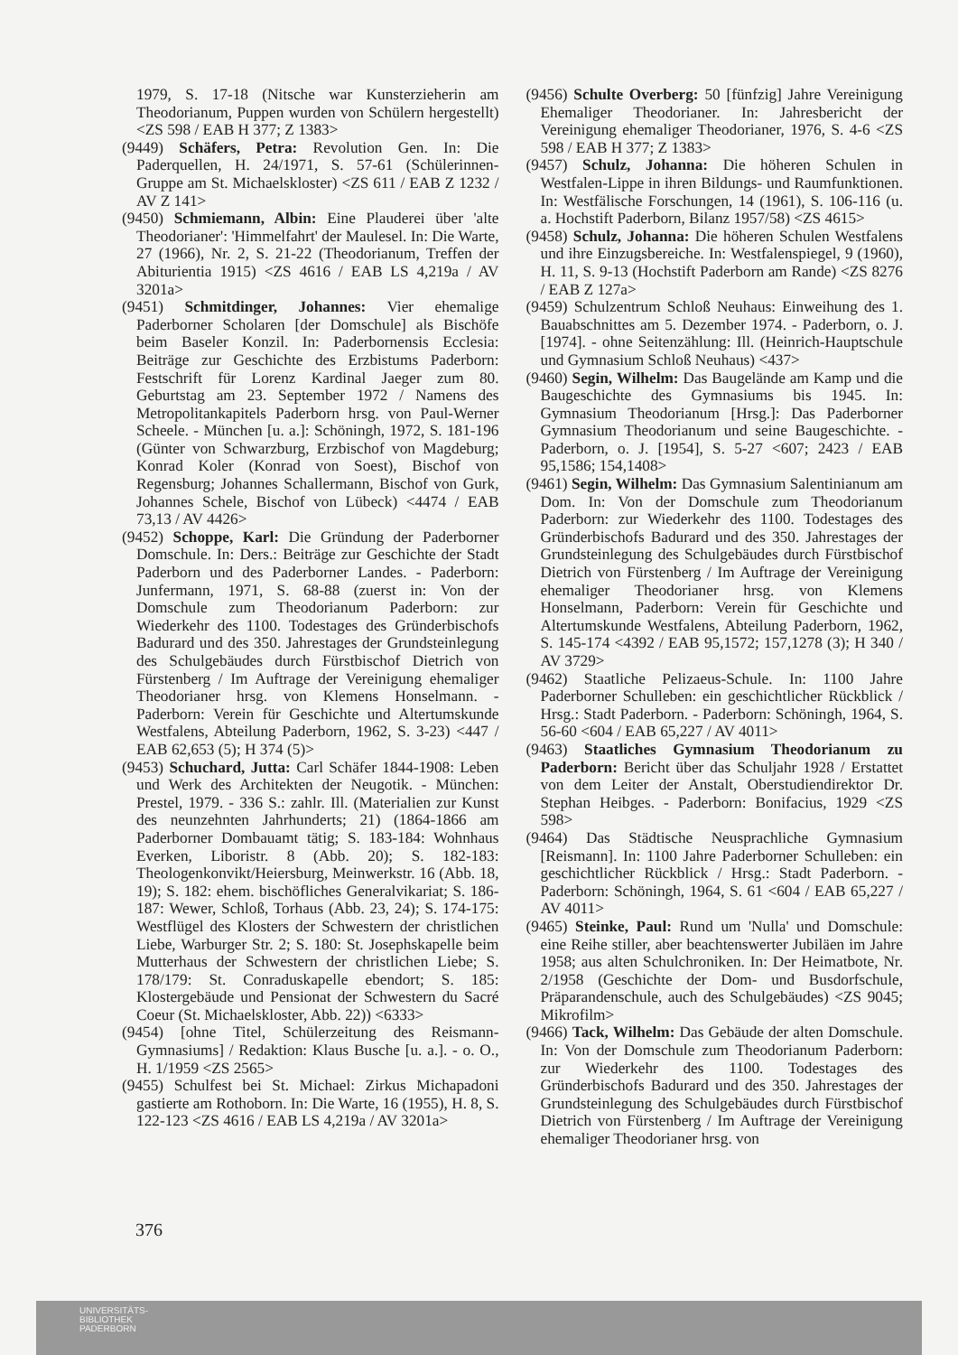1979, S. 17-18 (Nitsche war Kunsterzieherin am Theodorianum, Puppen wurden von Schülern hergestellt) <ZS 598 / EAB H 377; Z 1383>
(9449) Schäfers, Petra: Revolution Gen. In: Die Paderquellen, H. 24/1971, S. 57-61 (Schülerinnen-Gruppe am St. Michaelskloster) <ZS 611 / EAB Z 1232 / AV Z 141>
(9450) Schmiemann, Albin: Eine Plauderei über 'alte Theodorianer': 'Himmelfahrt' der Maulesel. In: Die Warte, 27 (1966), Nr. 2, S. 21-22 (Theodorianum, Treffen der Abiturientia 1915) <ZS 4616 / EAB LS 4,219a / AV 3201a>
(9451) Schmitdinger, Johannes: Vier ehemalige Paderborner Scholaren [der Domschule] als Bischöfe beim Baseler Konzil. In: Paderbornensis Ecclesia: Beiträge zur Geschichte des Erzbistums Paderborn: Festschrift für Lorenz Kardinal Jaeger zum 80. Geburtstag am 23. September 1972 / Namens des Metropolitankapitels Paderborn hrsg. von Paul-Werner Scheele. - München [u. a.]: Schöningh, 1972, S. 181-196 (Günter von Schwarzburg, Erzbischof von Magdeburg; Konrad Koler (Konrad von Soest), Bischof von Regensburg; Johannes Schallermann, Bischof von Gurk, Johannes Schele, Bischof von Lübeck) <4474 / EAB 73,13 / AV 4426>
(9452) Schoppe, Karl: Die Gründung der Paderborner Domschule. In: Ders.: Beiträge zur Geschichte der Stadt Paderborn und des Paderborner Landes. - Paderborn: Junfermann, 1971, S. 68-88 (zuerst in: Von der Domschule zum Theodorianum Paderborn: zur Wiederkehr des 1100. Todestages des Gründerbischofs Badurard und des 350. Jahrestages der Grundsteinlegung des Schulgebäudes durch Fürstbischof Dietrich von Fürstenberg / Im Auftrage der Vereinigung ehemaliger Theodorianer hrsg. von Klemens Honselmann. - Paderborn: Verein für Geschichte und Altertumskunde Westfalens, Abteilung Paderborn, 1962, S. 3-23) <447 / EAB 62,653 (5); H 374 (5)>
(9453) Schuchard, Jutta: Carl Schäfer 1844-1908: Leben und Werk des Architekten der Neugotik. - München: Prestel, 1979. - 336 S.: zahlr. Ill. (Materialien zur Kunst des neunzehnten Jahrhunderts; 21) (1864-1866 am Paderborner Dombauamt tätig; S. 183-184: Wohnhaus Everken, Liboristr. 8 (Abb. 20); S. 182-183: Theologenkonvikt/Heiersburg, Meinwerkstr. 16 (Abb. 18, 19); S. 182: ehem. bischöfliches Generalvikariat; S. 186-187: Wewer, Schloß, Torhaus (Abb. 23, 24); S. 174-175: Westflügel des Klosters der Schwestern der christlichen Liebe, Warburger Str. 2; S. 180: St. Josephskapelle beim Mutterhaus der Schwestern der christlichen Liebe; S. 178/179: St. Conraduskapelle ebendort; S. 185: Klostergebäude und Pensionat der Schwestern du Sacré Coeur (St. Michaelskloster, Abb. 22)) <6333>
(9454) [ohne Titel, Schülerzeitung des Reismann-Gymnasiums] / Redaktion: Klaus Busche [u. a.]. - o. O., H. 1/1959 <ZS 2565>
(9455) Schulfest bei St. Michael: Zirkus Michapadoni gastierte am Rothoborn. In: Die Warte, 16 (1955), H. 8, S. 122-123 <ZS 4616 / EAB LS 4,219a / AV 3201a>
(9456) Schulte Overberg: 50 [fünfzig] Jahre Vereinigung Ehemaliger Theodorianer. In: Jahresbericht der Vereinigung ehemaliger Theodorianer, 1976, S. 4-6 <ZS 598 / EAB H 377; Z 1383>
(9457) Schulz, Johanna: Die höheren Schulen in Westfalen-Lippe in ihren Bildungs- und Raumfunktionen. In: Westfälische Forschungen, 14 (1961), S. 106-116 (u. a. Hochstift Paderborn, Bilanz 1957/58) <ZS 4615>
(9458) Schulz, Johanna: Die höheren Schulen Westfalens und ihre Einzugsbereiche. In: Westfalenspiegel, 9 (1960), H. 11, S. 9-13 (Hochstift Paderborn am Rande) <ZS 8276 / EAB Z 127a>
(9459) Schulzentrum Schloß Neuhaus: Einweihung des 1. Bauabschnittes am 5. Dezember 1974. - Paderborn, o. J. [1974]. - ohne Seitenzählung: Ill. (Heinrich-Hauptschule und Gymnasium Schloß Neuhaus) <437>
(9460) Segin, Wilhelm: Das Baugelände am Kamp und die Baugeschichte des Gymnasiums bis 1945. In: Gymnasium Theodorianum [Hrsg.]: Das Paderborner Gymnasium Theodorianum und seine Baugeschichte. - Paderborn, o. J. [1954], S. 5-27 <607; 2423 / EAB 95,1586; 154,1408>
(9461) Segin, Wilhelm: Das Gymnasium Salentinianum am Dom. In: Von der Domschule zum Theodorianum Paderborn: zur Wiederkehr des 1100. Todestages des Gründerbischofs Badurard und des 350. Jahrestages der Grundsteinlegung des Schulgebäudes durch Fürstbischof Dietrich von Fürstenberg / Im Auftrage der Vereinigung ehemaliger Theodorianer hrsg. von Klemens Honselmann, Paderborn: Verein für Geschichte und Altertumskunde Westfalens, Abteilung Paderborn, 1962, S. 145-174 <4392 / EAB 95,1572; 157,1278 (3); H 340 / AV 3729>
(9462) Staatliche Pelizaeus-Schule. In: 1100 Jahre Paderborner Schulleben: ein geschichtlicher Rückblick / Hrsg.: Stadt Paderborn. - Paderborn: Schöningh, 1964, S. 56-60 <604 / EAB 65,227 / AV 4011>
(9463) Staatliches Gymnasium Theodorianum zu Paderborn: Bericht über das Schuljahr 1928 / Erstattet von dem Leiter der Anstalt, Oberstudiendirektor Dr. Stephan Heibges. - Paderborn: Bonifacius, 1929 <ZS 598>
(9464) Das Städtische Neusprachliche Gymnasium [Reismann]. In: 1100 Jahre Paderborner Schulleben: ein geschichtlicher Rückblick / Hrsg.: Stadt Paderborn. - Paderborn: Schöningh, 1964, S. 61 <604 / EAB 65,227 / AV 4011>
(9465) Steinke, Paul: Rund um 'Nulla' und Domschule: eine Reihe stiller, aber beachtenswerter Jubiläen im Jahre 1958; aus alten Schulchroniken. In: Der Heimatbote, Nr. 2/1958 (Geschichte der Dom- und Busdorfschule, Präparandenschule, auch des Schulgebäudes) <ZS 9045; Mikrofilm>
(9466) Tack, Wilhelm: Das Gebäude der alten Domschule. In: Von der Domschule zum Theodorianum Paderborn: zur Wiederkehr des 1100. Todestages des Gründerbischofs Badurard und des 350. Jahrestages der Grundsteinlegung des Schulgebäudes durch Fürstbischof Dietrich von Fürstenberg / Im Auftrage der Vereinigung ehemaliger Theodorianer hrsg. von
376
UNIVERSITÄTS-
BIBLIOTHEK
PADERBORN